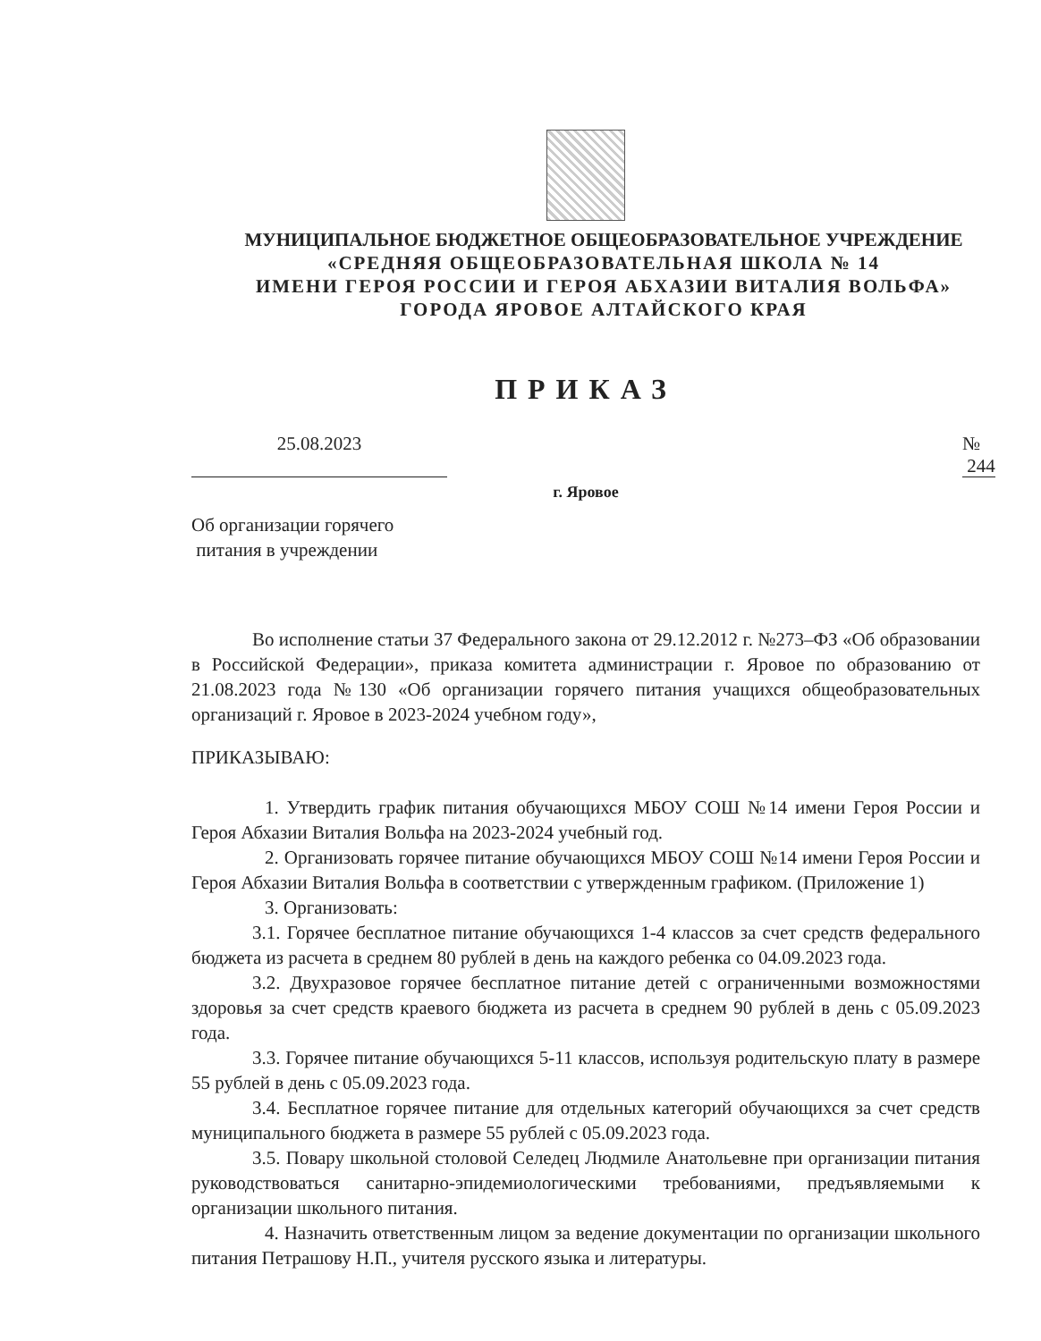МУНИЦИПАЛЬНОЕ БЮДЖЕТНОЕ ОБЩЕОБРАЗОВАТЕЛЬНОЕ УЧРЕЖДЕНИЕ
«СРЕДНЯЯ ОБЩЕОБРАЗОВАТЕЛЬНАЯ ШКОЛА № 14
ИМЕНИ ГЕРОЯ РОССИИ И ГЕРОЯ АБХАЗИИ ВИТАЛИЯ ВОЛЬФА»
ГОРОДА ЯРОВОЕ АЛТАЙСКОГО КРАЯ
ПРИКАЗ
25.08.2023 № 244
г. Яровое
Об организации горячего
питания в учреждении
Во исполнение статьи 37 Федерального закона от 29.12.2012 г. №273–ФЗ «Об образовании в Российской Федерации», приказа комитета администрации г. Яровое по образованию от 21.08.2023 года №130 «Об организации горячего питания учащихся общеобразовательных организаций г. Яровое в 2023-2024 учебном году»,
ПРИКАЗЫВАЮ:
1. Утвердить график питания обучающихся МБОУ СОШ №14 имени Героя России и Героя Абхазии Виталия Вольфа на 2023-2024 учебный год.
2. Организовать горячее питание обучающихся МБОУ СОШ №14 имени Героя России и Героя Абхазии Виталия Вольфа в соответствии с утвержденным графиком. (Приложение 1)
3. Организовать:
3.1. Горячее бесплатное питание обучающихся 1-4 классов за счет средств федерального бюджета из расчета в среднем 80 рублей в день на каждого ребенка со 04.09.2023 года.
3.2. Двухразовое горячее бесплатное питание детей с ограниченными возможностями здоровья за счет средств краевого бюджета из расчета в среднем 90 рублей в день с 05.09.2023 года.
3.3. Горячее питание обучающихся 5-11 классов, используя родительскую плату в размере 55 рублей в день с 05.09.2023 года.
3.4. Бесплатное горячее питание для отдельных категорий обучающихся за счет средств муниципального бюджета в размере 55 рублей с 05.09.2023 года.
3.5. Повару школьной столовой Селедец Людмиле Анатольевне при организации питания руководствоваться санитарно-эпидемиологическими требованиями, предъявляемыми к организации школьного питания.
4. Назначить ответственным лицом за ведение документации по организации школьного питания Петрашову Н.П., учителя русского языка и литературы.